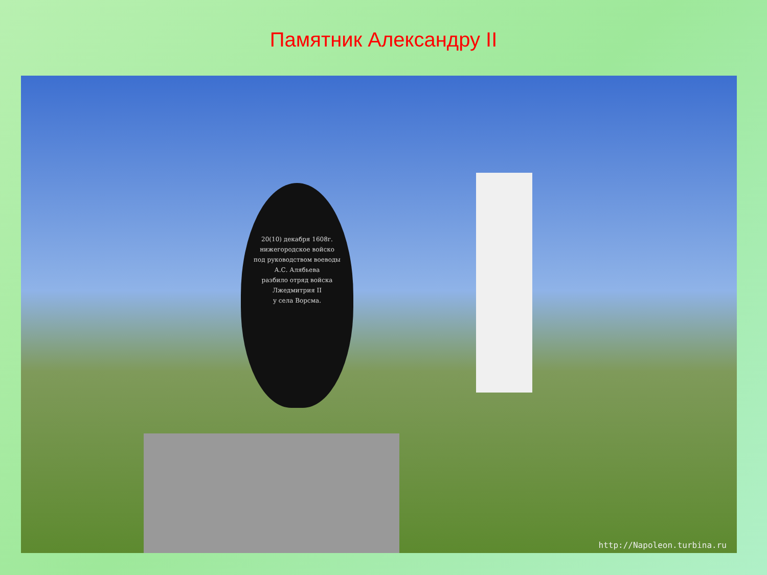Памятник Александру II
20(10) декабря 1608г.
нижегородское войско
под руководством воеводы
А.С. Алябьева
разбило отряд войска
Лжедмитрия II
у села Ворсма.
http://Napoleon.turbina.ru